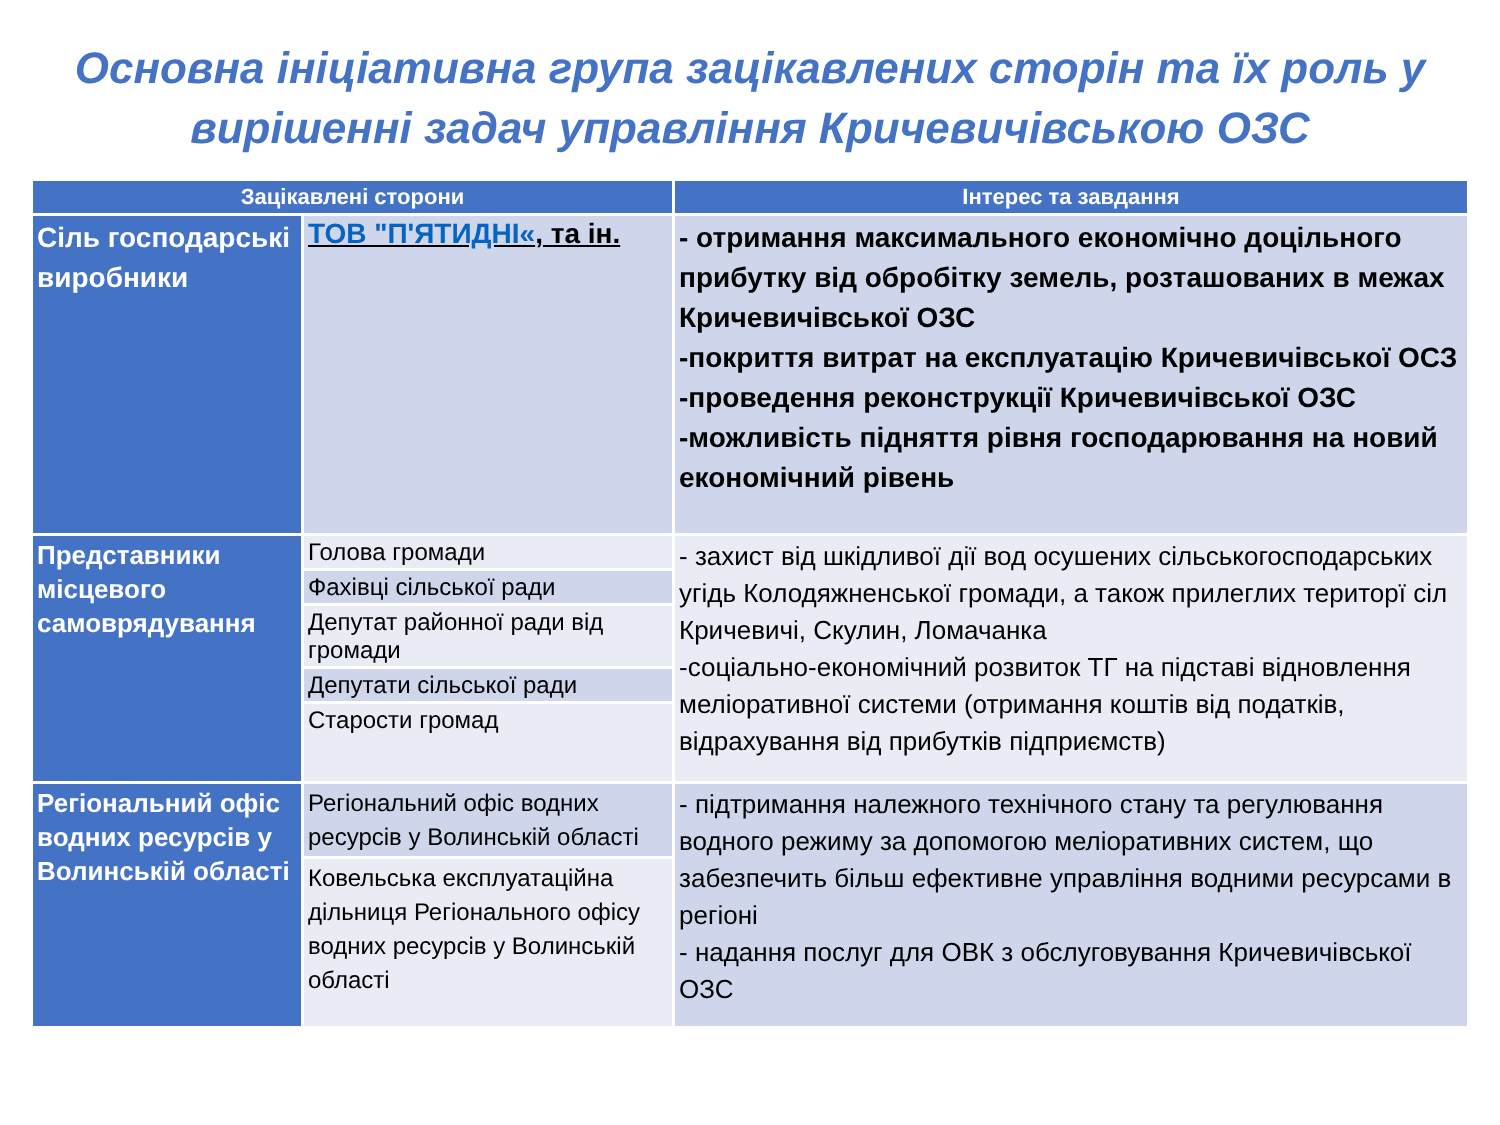Основна ініціативна група зацікавлених сторін та їх роль у вирішенні задач управління Кричевичівською ОЗС
| Зацікавлені сторони | | Інтерес та завдання |
| --- | --- | --- |
| Сіль господарські виробники | ТОВ "П'ЯТИДНІ« , та ін. | - отримання максимального економічно доцільного прибутку від обробітку земель, розташованих в межах Кричевичівської ОЗС -покриття витрат на експлуатацію Кричевичівської ОСЗ -проведення реконструкції Кричевичівської ОЗС -можливість підняття рівня господарювання на новий економічний рівень |
| Представники місцевого самоврядування | Голова громади | - захист від шкідливої дії вод осушених сільськогосподарських угідь Колодяжненської громади, а також прилеглих територї сіл Кричевичі, Скулин, Ломачанка -соціально-економічний розвиток ТГ на підставі відновлення меліоративної системи (отримання коштів від податків, відрахування від прибутків підприємств) |
| | Фахівці сільської ради | |
| | Депутат районної ради від громади | |
| | Депутати сільської ради | |
| | Старости громад | |
| Регіональний офіс водних ресурсів у Волинській області | Регіональний офіс водних ресурсів у Волинській області | - підтримання належного технічного стану та регулювання водного режиму за допомогою меліоративних систем, що забезпечить більш ефективне управління водними ресурсами в регіоні - надання послуг для ОВК з обслуговування Кричевичівської ОЗС |
| | Ковельська експлуатаційна дільниця Регіонального офісу водних ресурсів у Волинській області | |